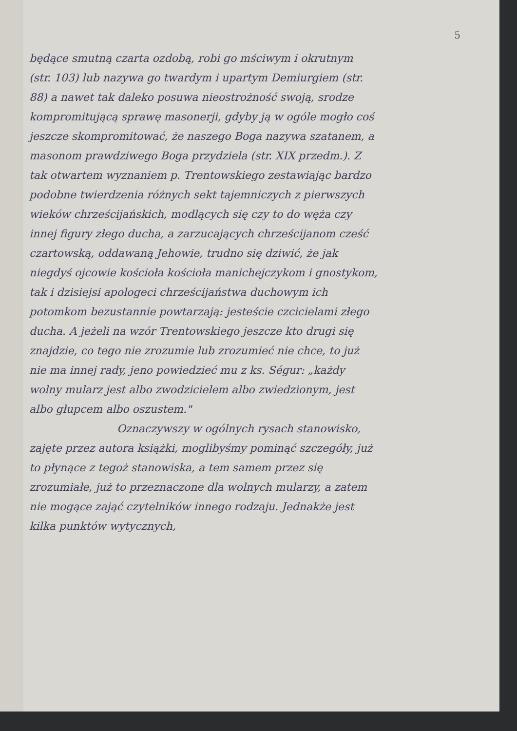5
będące smutną czarta ozdobą, robi go mściwym i okrutnym (str. 103) lub nazywa go twardym i upartym Demiurgiem (str. 88) a nawet tak daleko posuwa nieostrożność swoją, srodze kompromitującą sprawę masonerji, gdyby ją w ogóle mogło coś jeszcze skompromitować, że naszego Boga nazywa szatanem, a masonom prawdziwego Boga przydziela (str. XIX przedm.). Z tak otwartem wyznaniem p. Trentowskiego zestawiając bardzo podobne twierdzenia różnych sekt tajemniczych z pierwszych wieków chrześcijańskich, modlących się czy to do węża czy innej figury złego ducha, a zarzucających chrześcijanom cześć czartowską, oddawaną Jehowie, trudno się dziwić, że jak niegdyś ojcowie kościoła kościoła manichejczykom i gnostykom, tak i dzisiejsi apologeci chrześcijaństwa duchowym ich potomkom bezustannie powtarzają: jesteście czcicielami złego ducha. A jeżeli na wzór Trentowskiego jeszcze kto drugi się znajdzie, co tego nie zrozumie lub zrozumieć nie chce, to już nie ma innej rady, jeno powiedzieć mu z ks. Ségur: „każdy wolny mularz jest albo zwodzicielem albo zwiedzionym, jest albo głupcem albo oszustem."
Oznaczywszy w ogólnych rysach stanowisko, zajęte przez autora książki, moglibyśmy pominąć szczegóły, już to płynące z tegoż stanowiska, a tem samem przez się zrozumiałe, już to przeznaczone dla wolnych mularzy, a zatem nie mogące zająć czytelników innego rodzaju. Jednakże jest kilka punktów wytycznych,